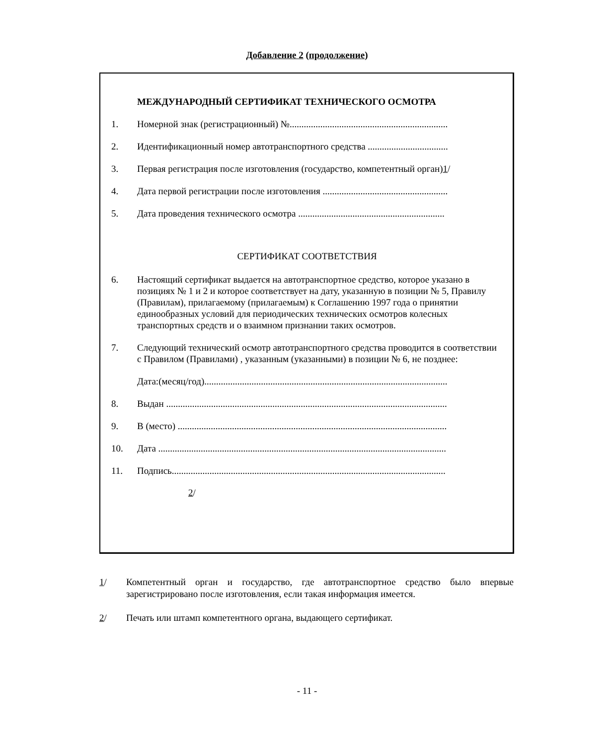Добавление 2 (продолжение)
МЕЖДУНАРОДНЫЙ СЕРТИФИКАТ ТЕХНИЧЕСКОГО ОСМОТРА
1. Номерной знак (регистрационный) №...................................................................
2. Идентификационный номер автотранспортного средства ..................................
3. Первая регистрация после изготовления (государство, компетентный орган)1/
4. Дата первой регистрации после изготовления .....................................................
5. Дата проведения технического осмотра ..............................................................
СЕРТИФИКАТ СООТВЕТСТВИЯ
6. Настоящий сертификат выдается на автотранспортное средство, которое указано в позициях № 1 и 2 и которое соответствует на дату, указанную в позиции № 5, Правилу (Правилам), прилагаемому (прилагаемым) к Соглашению 1997 года о принятии единообразных условий для периодических технических осмотров колесных транспортных средств и о взаимном признании таких осмотров.
7. Следующий технический осмотр автотранспортного средства проводится в соответствии с Правилом (Правилами) , указанным (указанными) в позиции № 6, не позднее:
Дата:(месяц/год).......................................................................................................
8. Выдан .......................................................................................................................
9. В (место) ..................................................................................................................
10. Дата ..........................................................................................................................
11. Подпись....................................................................................................................
2/
1/ Компетентный орган и государство, где автотранспортное средство было впервые зарегистрировано после изготовления, если такая информация имеется.
2/ Печать или штамп компетентного органа, выдающего сертификат.
- 11 -